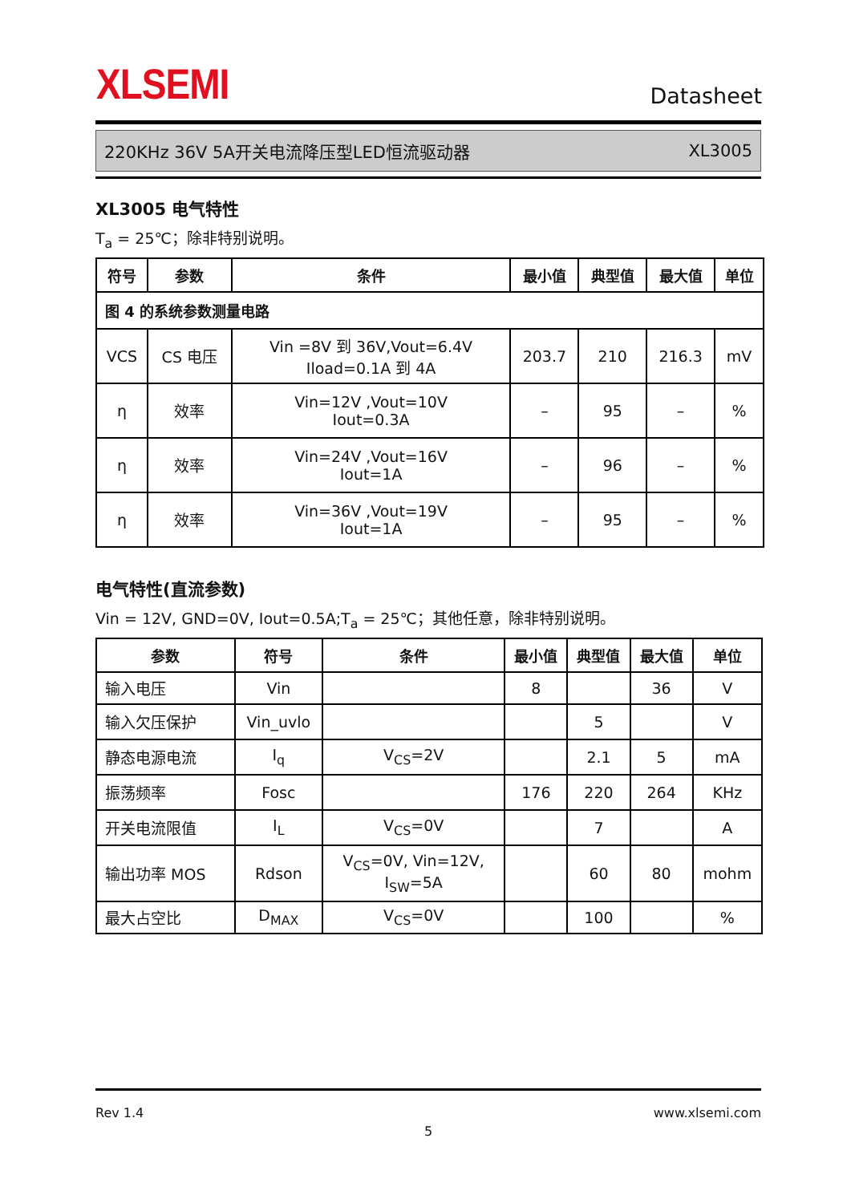XLSEMI
Datasheet
220KHz 36V 5A开关电流降压型LED恒流驱动器 XL3005
XL3005 电气特性
T<sub>a</sub> = 25℃；除非特别说明。
| 符号 | 参数 | 条件 | 最小值 | 典型值 | 最大值 | 单位 |
| --- | --- | --- | --- | --- | --- | --- |
| 图 4 的系统参数测量电路 | | | | | | |
| VCS | CS 电压 | Vin =8V 到 36V,Vout=6.4V Iload=0.1A 到 4A | 203.7 | 210 | 216.3 | mV |
| η | 效率 | Vin=12V ,Vout=10V Iout=0.3A | – | 95 | – | % |
| η | 效率 | Vin=24V ,Vout=16V Iout=1A | – | 96 | – | % |
| η | 效率 | Vin=36V ,Vout=19V Iout=1A | – | 95 | – | % |
电气特性(直流参数)
Vin = 12V, GND=0V, Iout=0.5A;T<sub>a</sub> = 25℃；其他任意，除非特别说明。
| 参数 | 符号 | 条件 | 最小值 | 典型值 | 最大值 | 单位 |
| --- | --- | --- | --- | --- | --- | --- |
| 输入电压 | Vin | | 8 | | 36 | V |
| 输入欠压保护 | Vin_uvlo | | | 5 | | V |
| 静态电源电流 | I<sub>q</sub> | V<sub>CS</sub>=2V | | 2.1 | 5 | mA |
| 振荡频率 | Fosc | | 176 | 220 | 264 | KHz |
| 开关电流限值 | I<sub>L</sub> | V<sub>CS</sub>=0V | | 7 | | A |
| 输出功率 MOS | Rdson | V<sub>CS</sub>=0V, Vin=12V, I<sub>SW</sub>=5A | | 60 | 80 | mohm |
| 最大占空比 | D<sub>MAX</sub> | V<sub>CS</sub>=0V | | 100 | | % |
Rev 1.4 www.xlsemi.com
5